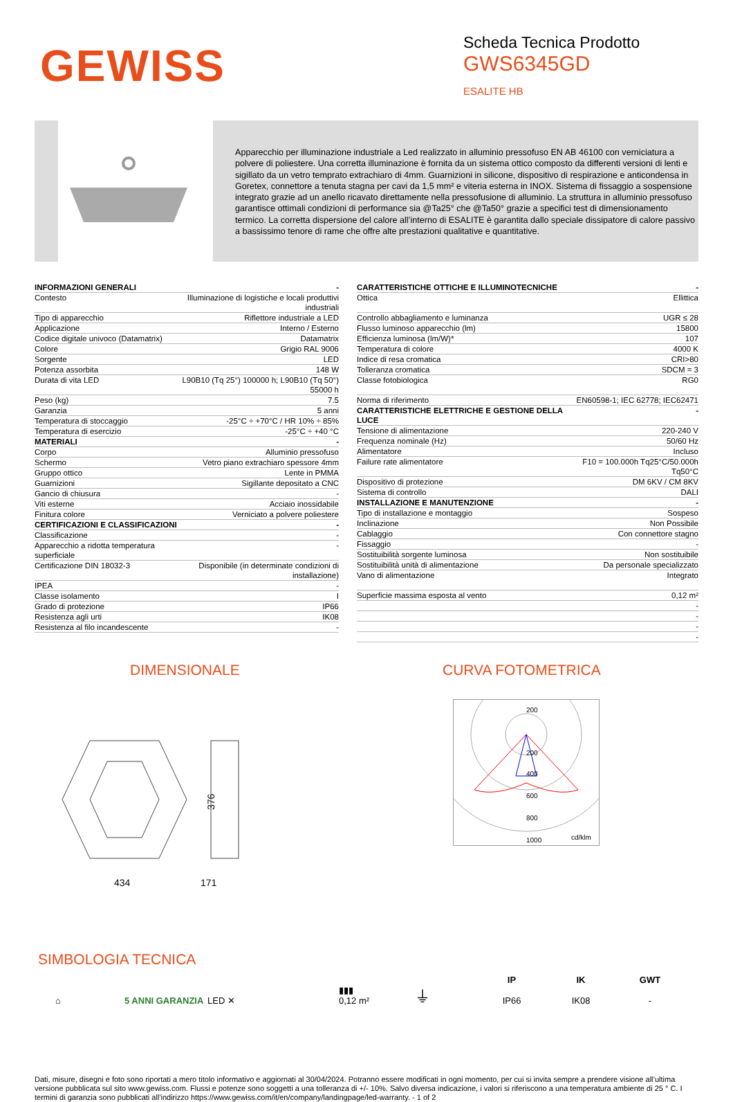GEWISS
Scheda Tecnica Prodotto
GWS6345GD
ESALITE HB
Apparecchio per illuminazione industriale a Led realizzato in alluminio pressofuso EN AB 46100 con verniciatura a polvere di poliestere. Una corretta illuminazione è fornita da un sistema ottico composto da differenti versioni di lenti e sigillato da un vetro temprato extrachiaro di 4mm. Guarnizioni in silicone, dispositivo di respirazione e anticondensa in Goretex, connettore a tenuta stagna per cavi da 1,5 mm² e viteria esterna in INOX. Sistema di fissaggio a sospensione integrato grazie ad un anello ricavato direttamente nella pressofusione di alluminio. La struttura in alluminio pressofuso garantisce ottimali condizioni di performance sia @Ta25° che @Ta50° grazie a specifici test di dimensionamento termico. La corretta dispersione del calore all’interno di ESALITE è garantita dallo speciale dissipatore di calore passivo a bassissimo tenore di rame che offre alte prestazioni qualitative e quantitative.
| INFORMAZIONI GENERALI | - |
| Contesto | Illuminazione di logistiche e locali produttivi industriali |
| Tipo di apparecchio | Riflettore industriale a LED |
| Applicazione | Interno / Esterno |
| Codice digitale univoco (Datamatrix) | Datamatrix |
| Colore | Grigio RAL 9006 |
| Sorgente | LED |
| Potenza assorbita | 148 W |
| Durata di vita LED | L90B10 (Tq 25°) 100000 h; L90B10 (Tq 50°) 55000 h |
| Peso (kg) | 7.5 |
| Garanzia | 5 anni |
| Temperatura di stoccaggio | -25°C ÷ +70°C / HR 10% ÷ 85% |
| Temperatura di esercizio | -25°C ÷ +40 °C |
| MATERIALI | - |
| Corpo | Alluminio pressofuso |
| Schermo | Vetro piano extrachiaro spessore 4mm |
| Gruppo ottico | Lente in PMMA |
| Guarnizioni | Sigillante depositato a CNC |
| Gancio di chiusura | - |
| Viti esterne | Acciaio inossidabile |
| Finitura colore | Verniciato a polvere poliestere |
| CERTIFICAZIONI E CLASSIFICAZIONI | - |
| Classificazione | - |
| Apparecchio a ridotta temperatura superficiale | - |
| Certificazione DIN 18032-3 | Disponibile (in determinate condizioni di installazione) |
| IPEA | - |
| Classe isolamento | I |
| Grado di protezione | IP66 |
| Resistenza agli urti | IK08 |
| Resistenza al filo incandescente | - |
| CARATTERISTICHE OTTICHE E ILLUMINOTECNICHE | - |
| Ottica | Ellittica |
| Controllo abbagliamento e luminanza | UGR ≤ 28 |
| Flusso luminoso apparecchio (lm) | 15800 |
| Efficienza luminosa (lm/W)* | 107 |
| Temperatura di colore | 4000 K |
| Indice di resa cromatica | CRI>80 |
| Tolleranza cromatica | SDCM = 3 |
| Classe fotobiologica | RG0 |
| Norma di riferimento | EN60598-1; IEC 62778; IEC62471 |
| CARATTERISTICHE ELETTRICHE E GESTIONE DELLA LUCE | - |
| Tensione di alimentazione | 220-240 V |
| Frequenza nominale (Hz) | 50/60 Hz |
| Alimentatore | Incluso |
| Failure rate alimentatore | F10 = 100.000h Tq25°C/50.000h Tq50°C |
| Dispositivo di protezione | DM 6KV / CM 8KV |
| Sistema di controllo | DALI |
| INSTALLAZIONE E MANUTENZIONE | - |
| Tipo di installazione e montaggio | Sospeso |
| Inclinazione | Non Possibile |
| Cablaggio | Con connettore stagno |
| Fissaggio | - |
| Sostituibilità sorgente luminosa | Non sostituibile |
| Sostituibilità unità di alimentazione | Da personale specializzato |
| Vano di alimentazione | Integrato |
| Superficie massima esposta al vento | 0,12 m² |
| | - |
| | - |
| | - |
| | - |
DIMENSIONALE
376
434
171
CURVA FOTOMETRICA
200
200
400
600
800
1000
cd/klm
SIMBOLOGIA TECNICA
⌂
5 ANNI GARANZIA
LED ✕
▮▮▮
0,12 m²
⏚
IP
IP66
IK
IK08
GWT
-
Dati, misure, disegni e foto sono riportati a mero titolo informativo e aggiornati al 30/04/2024. Potranno essere modificati in ogni momento, per cui si invita sempre a prendere visione all’ultima versione pubblicata sul sito www.gewiss.com. Flussi e potenze sono soggetti a una tolleranza di +/- 10%. Salvo diversa indicazione, i valori si riferiscono a una temperatura ambiente di 25 ° C. I termini di garanzia sono pubblicati all'indirizzo https://www.gewiss.com/it/en/company/landingpage/led-warranty. - 1 of 2